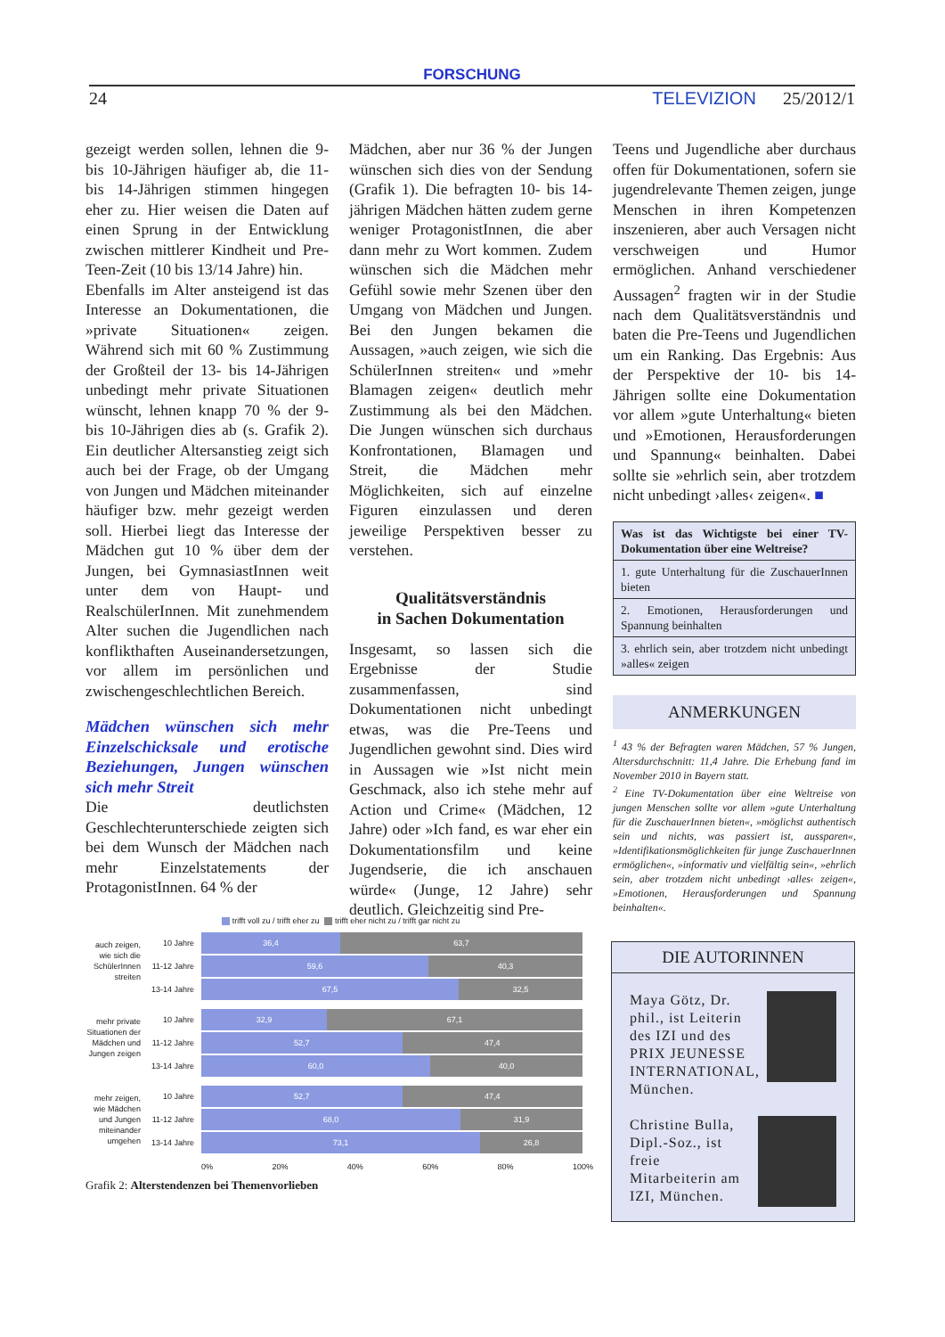FORSCHUNG
24 TELEVIZION 25/2012/1
gezeigt werden sollen, lehnen die 9- bis 10-Jährigen häufiger ab, die 11- bis 14-Jährigen stimmen hingegen eher zu. Hier weisen die Daten auf einen Sprung in der Entwicklung zwischen mittlerer Kindheit und Pre-Teen-Zeit (10 bis 13/14 Jahre) hin.
Ebenfalls im Alter ansteigend ist das Interesse an Dokumentationen, die »private Situationen« zeigen. Während sich mit 60 % Zustimmung der Großteil der 13- bis 14-Jährigen unbedingt mehr private Situationen wünscht, lehnen knapp 70 % der 9- bis 10-Jährigen dies ab (s. Grafik 2). Ein deutlicher Altersanstieg zeigt sich auch bei der Frage, ob der Umgang von Jungen und Mädchen miteinander häufiger bzw. mehr gezeigt werden soll. Hierbei liegt das Interesse der Mädchen gut 10 % über dem der Jungen, bei GymnasiastInnen weit unter dem von Haupt- und RealschülerInnen. Mit zunehmendem Alter suchen die Jugendlichen nach konflikthaften Auseinandersetzungen, vor allem im persönlichen und zwischengeschlechtlichen Bereich.
Mädchen wünschen sich mehr Einzelschicksale und erotische Beziehungen, Jungen wünschen sich mehr Streit
Die deutlichsten Geschlechterunterschiede zeigten sich bei dem Wunsch der Mädchen nach mehr Einzelstatements der ProtagonistInnen. 64 % der
Mädchen, aber nur 36 % der Jungen wünschen sich dies von der Sendung (Grafik 1). Die befragten 10- bis 14-jährigen Mädchen hätten zudem gerne weniger ProtagonistInnen, die aber dann mehr zu Wort kommen. Zudem wünschen sich die Mädchen mehr Gefühl sowie mehr Szenen über den Umgang von Mädchen und Jungen. Bei den Jungen bekamen die Aussagen, »auch zeigen, wie sich die SchülerInnen streiten« und »mehr Blamagen zeigen« deutlich mehr Zustimmung als bei den Mädchen. Die Jungen wünschen sich durchaus Konfrontationen, Blamagen und Streit, die Mädchen mehr Möglichkeiten, sich auf einzelne Figuren einzulassen und deren jeweilige Perspektiven besser zu verstehen.
Qualitätsverständnis
in Sachen Dokumentation
Insgesamt, so lassen sich die Ergebnisse der Studie zusammenfassen, sind Dokumentationen nicht unbedingt etwas, was die Pre-Teens und Jugendlichen gewohnt sind. Dies wird in Aussagen wie »Ist nicht mein Geschmack, also ich stehe mehr auf Action und Crime« (Mädchen, 12 Jahre) oder »Ich fand, es war eher ein Dokumentationsfilm und keine Jugendserie, die ich anschauen würde« (Junge, 12 Jahre) sehr deutlich. Gleichzeitig sind Pre-
Teens und Jugendliche aber durchaus offen für Dokumentationen, sofern sie jugendrelevante Themen zeigen, junge Menschen in ihren Kompetenzen inszenieren, aber auch Versagen nicht verschweigen und Humor ermöglichen. Anhand verschiedener Aussagen<sup>2</sup> fragten wir in der Studie nach dem Qualitätsverständnis und baten die Pre-Teens und Jugendlichen um ein Ranking. Das Ergebnis: Aus der Perspektive der 10- bis 14-Jährigen sollte eine Dokumentation vor allem »gute Unterhaltung« bieten und »Emotionen, Herausforderungen und Spannung« beinhalten. Dabei sollte sie »ehrlich sein, aber trotzdem nicht unbedingt ›alles‹ zeigen«. ■
Was ist das Wichtigste bei einer TV-Dokumentation über eine Weltreise?
1. gute Unterhaltung für die ZuschauerInnen bieten
2. Emotionen, Herausforderungen und Spannung beinhalten
3. ehrlich sein, aber trotzdem nicht unbedingt »alles« zeigen
ANMERKUNGEN
<sup>1</sup> 43 % der Befragten waren Mädchen, 57 % Jungen, Altersdurchschnitt: 11,4 Jahre. Die Erhebung fand im November 2010 in Bayern statt.
<sup>2</sup> Eine TV-Dokumentation über eine Weltreise von jungen Menschen sollte vor allem »gute Unterhaltung für die ZuschauerInnen bieten«, »möglichst authentisch sein und nichts, was passiert ist, aussparen«, »Identifikationsmöglichkeiten für junge ZuschauerInnen ermöglichen«, »informativ und vielfältig sein«, »ehrlich sein, aber trotzdem nicht unbedingt ›alles‹ zeigen«, »Emotionen, Herausforderungen und Spannung beinhalten«.
trifft voll zu / trifft eher zu trifft eher nicht zu / trifft gar nicht zu
auch zeigen, wie sich die SchülerInnen streiten
10 Jahre
11-12 Jahre
13-14 Jahre
36,4 63,7
59,6 40,3
67,5 32,5
mehr private Situationen der Mädchen und Jungen zeigen
10 Jahre
11-12 Jahre
13-14 Jahre
32,9 67,1
52,7 47,4
60,0 40,0
mehr zeigen, wie Mädchen und Jungen miteinander umgehen
10 Jahre
11-12 Jahre
13-14 Jahre
52,7 47,4
68,0 31,9
73,1 26,8
0% 20% 40% 60% 80% 100%
Grafik 2: Alterstendenzen bei Themenvorlieben
DIE AUTORINNEN
Maya Götz, Dr. phil., ist Leiterin des IZI und des PRIX JEUNESSE INTERNATIONAL, München.
Christine Bulla, Dipl.-Soz., ist freie Mitarbeiterin am IZI, München.